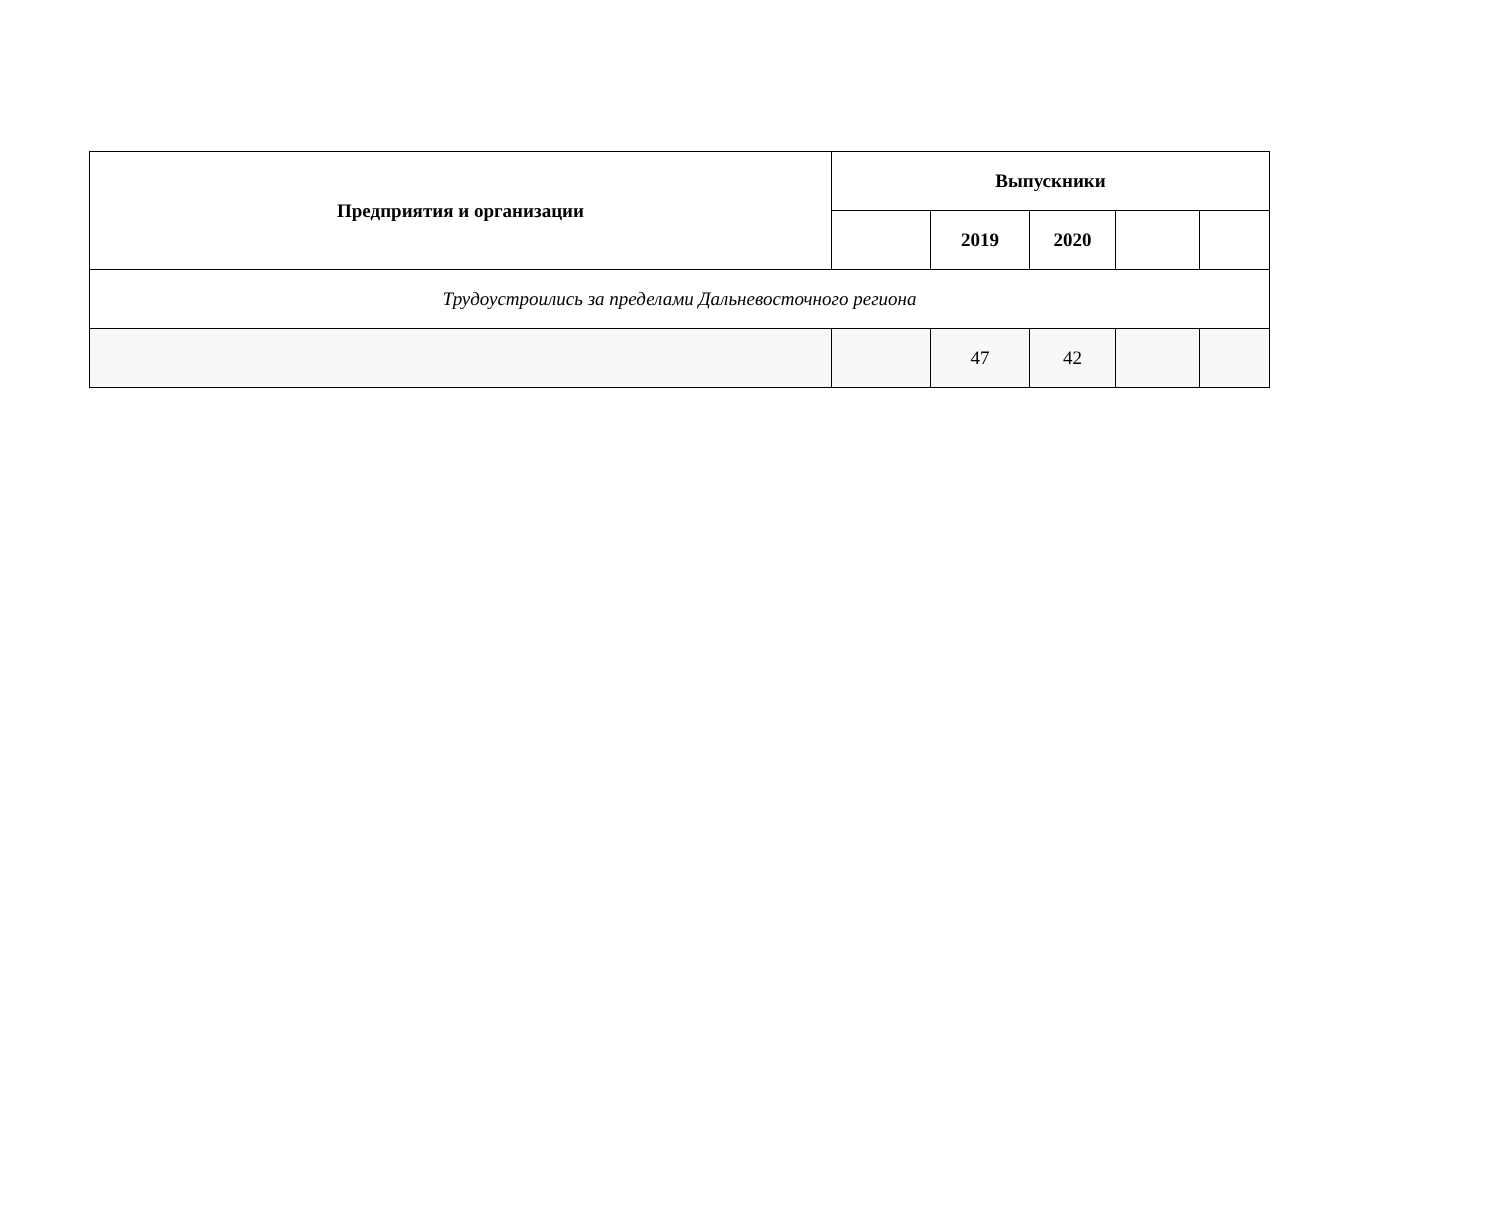| Предприятия и организации | Выпускники | | | | |
| --- | --- | --- | --- | --- | --- |
| | | 2019 | 2020 | | |
| Трудоустроились за пределами Дальневосточного региона | | | | | |
| | | 47 | 42 | | |